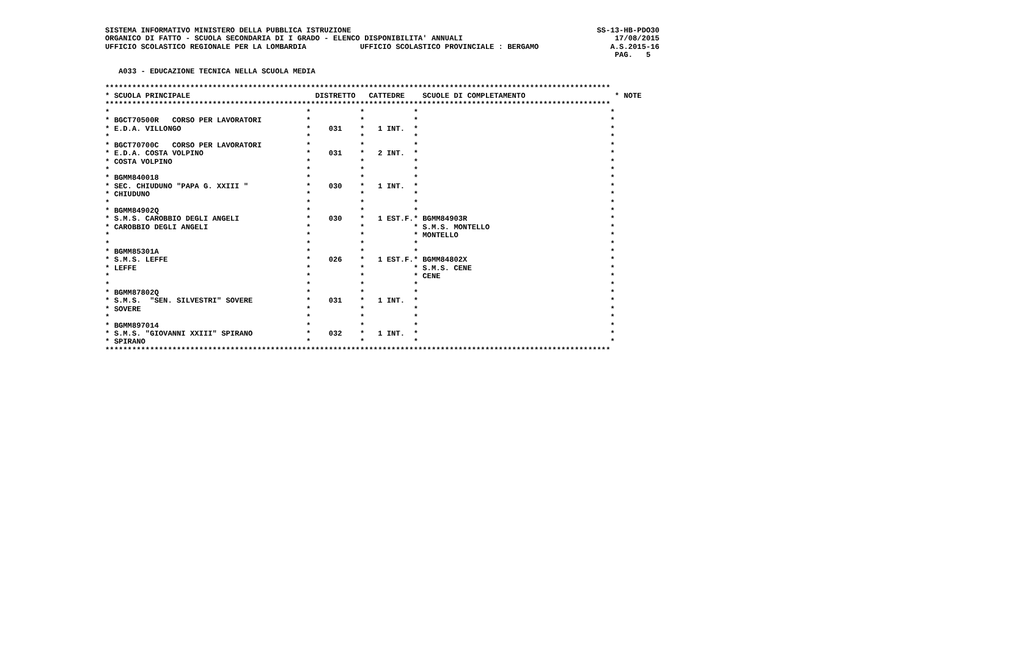SISTEMA INFORMATIVO MINISTERO DELLA PUBBLICA ISTRUZIONE                                                       SS-13-HB-PDO30
ORGANICO DI FATTO - SCUOLA SECONDARIA DI I GRADO - ELENCO DISPONIBILITA' ANNUALI                                  17/08/2015
UFFICIO SCOLASTICO REGIONALE PER LA LOMBARDIA            UFFICIO SCOLASTICO PROVINCIALE : BERGAMO                A.S.2015-16
                                                                                                                  PAG.   5

   A033 - EDUCAZIONE TECNICA NELLA SCUOLA MEDIA

*****************************************************************************************************************
* SCUOLA PRINCIPALE                            DISTRETTO   CATTEDRE    SCUOLE DI COMPLETAMENTO                    * NOTE
*****************************************************************************************************************
*                                            *           *           *                                           *
* BGCT70500R   CORSO PER LAVORATORI          *           *           *                                           *
* E.D.A. VILLONGO                            *    031    *   1 INT.  *                                           *
*                                            *           *           *                                           *
* BGCT70700C   CORSO PER LAVORATORI          *           *           *                                           *
* E.D.A. COSTA VOLPINO                       *    031    *   2 INT.  *                                           *
* COSTA VOLPINO                              *           *           *                                           *
*                                            *           *           *                                           *
* BGMM840018                                 *           *           *                                           *
* SEC. CHIUDUNO "PAPA G. XXIII "             *    030    *   1 INT.  *                                           *
* CHIUDUNO                                   *           *           *                                           *
*                                            *           *           *                                           *
* BGMM84902Q                                 *           *           *                                           *
* S.M.S. CAROBBIO DEGLI ANGELI               *    030    *   1 EST.F.* BGMM84903R                                *
* CAROBBIO DEGLI ANGELI                      *           *           * S.M.S. MONTELLO                           *
*                                            *           *           * MONTELLO                                  *
*                                            *           *           *                                           *
* BGMM85301A                                 *           *           *                                           *
* S.M.S. LEFFE                               *    026    *   1 EST.F.* BGMM84802X                                *
* LEFFE                                      *           *           * S.M.S. CENE                               *
*                                            *           *           * CENE                                      *
*                                            *           *           *                                           *
* BGMM87802Q                                 *           *           *                                           *
* S.M.S.  "SEN. SILVESTRI" SOVERE            *    031    *   1 INT.  *                                           *
* SOVERE                                     *           *           *                                           *
*                                            *           *           *                                           *
* BGMM897014                                 *           *           *                                           *
* S.M.S. "GIOVANNI XXIII" SPIRANO            *    032    *   1 INT.  *                                           *
* SPIRANO                                    *           *           *                                           *
*****************************************************************************************************************